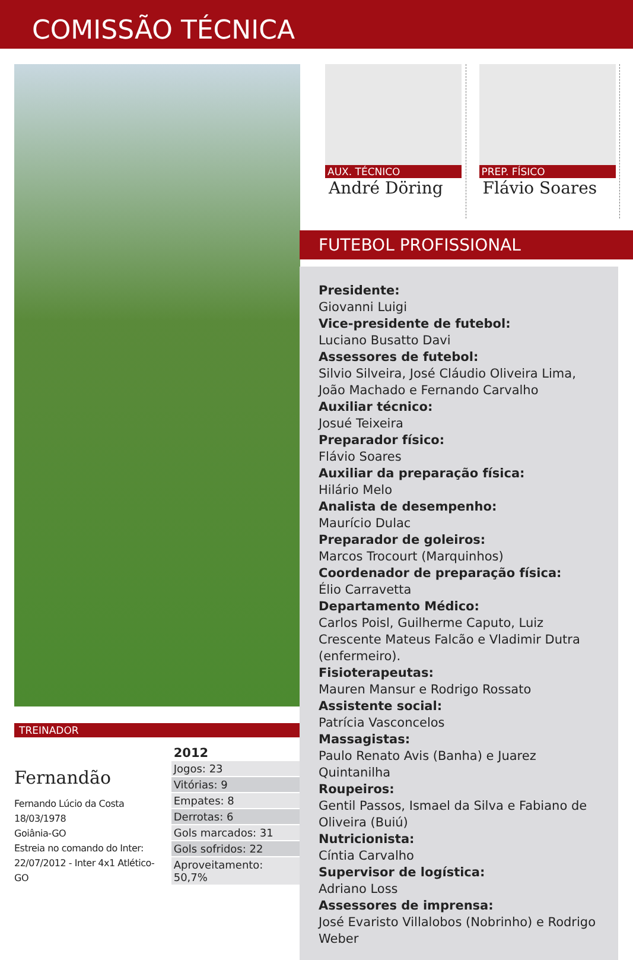COMISSÃO TÉCNICA
TREINADOR
Fernandão
Fernando Lúcio da Costa
18/03/1978
Goiânia-GO
Estreia no comando do Inter:
22/07/2012 - Inter 4x1 Atlético- GO
| 2012 |
| --- |
| Jogos: 23 |
| Vitórias: 9 |
| Empates: 8 |
| Derrotas: 6 |
| Gols marcados: 31 |
| Gols sofridos: 22 |
| Aproveitamento: 50,7% |
AUX. TÉCNICO
André Döring
PREP. FÍSICO
Flávio Soares
FUTEBOL PROFISSIONAL
Presidente:
Giovanni Luigi
Vice-presidente de futebol:
Luciano Busatto Davi
Assessores de futebol:
Silvio Silveira, José Cláudio Oliveira Lima, João Machado e Fernando Carvalho
Auxiliar técnico:
Josué Teixeira
Preparador físico:
Flávio Soares
Auxiliar da preparação física:
Hilário Melo
Analista de desempenho:
Maurício Dulac
Preparador de goleiros:
Marcos Trocourt (Marquinhos)
Coordenador de preparação física:
Élio Carravetta
Departamento Médico:
Carlos Poisl, Guilherme Caputo, Luiz Crescente Mateus Falcão e Vladimir Dutra (enfermeiro).
Fisioterapeutas:
Mauren Mansur e Rodrigo Rossato
Assistente social:
Patrícia Vasconcelos
Massagistas:
Paulo Renato Avis (Banha) e Juarez Quintanilha
Roupeiros:
Gentil Passos, Ismael da Silva e Fabiano de Oliveira (Buiú)
Nutricionista:
Cíntia Carvalho
Supervisor de logística:
Adriano Loss
Assessores de imprensa:
José Evaristo Villalobos (Nobrinho) e Rodrigo Weber